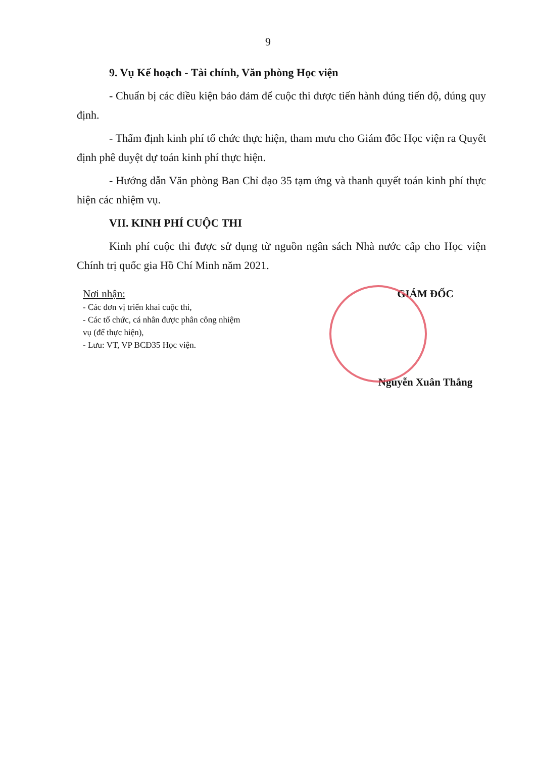9
9. Vụ Kế hoạch - Tài chính, Văn phòng Học viện
- Chuẩn bị các điều kiện bảo đảm để cuộc thi được tiến hành đúng tiến độ, đúng quy định.
- Thẩm định kinh phí tổ chức thực hiện, tham mưu cho Giám đốc Học viện ra Quyết định phê duyệt dự toán kinh phí thực hiện.
- Hướng dẫn Văn phòng Ban Chỉ đạo 35 tạm ứng và thanh quyết toán kinh phí thực hiện các nhiệm vụ.
VII. KINH PHÍ CUỘC THI
Kinh phí cuộc thi được sử dụng từ nguồn ngân sách Nhà nước cấp cho Học viện Chính trị quốc gia Hồ Chí Minh năm 2021.
Nơi nhận:
- Các đơn vị triển khai cuộc thi,
- Các tổ chức, cá nhân được phân công nhiệm vụ (để thực hiện),
- Lưu: VT, VP BCĐ35 Học viện.
GIÁM ĐỐC
Nguyễn Xuân Thắng